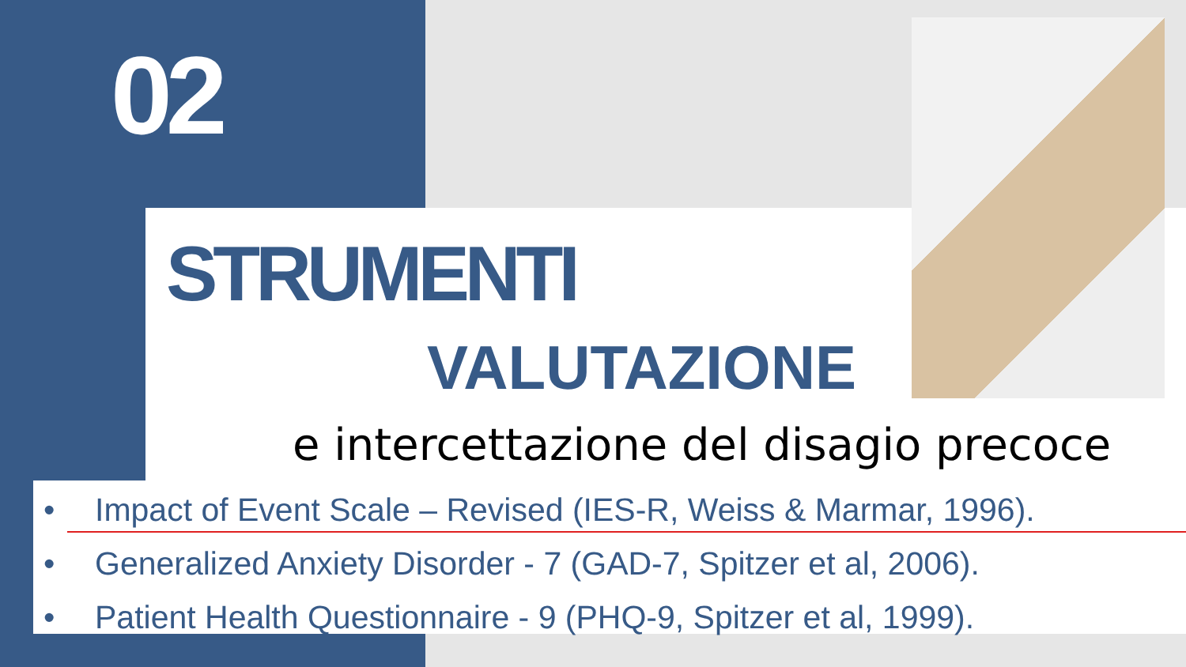02
STRUMENTI
VALUTAZIONE
e intercettazione del disagio precoce
• Impact of Event Scale – Revised (IES-R, Weiss & Marmar, 1996).
• Generalized Anxiety Disorder - 7 (GAD-7, Spitzer et al, 2006).
• Patient Health Questionnaire - 9 (PHQ-9, Spitzer et al, 1999).